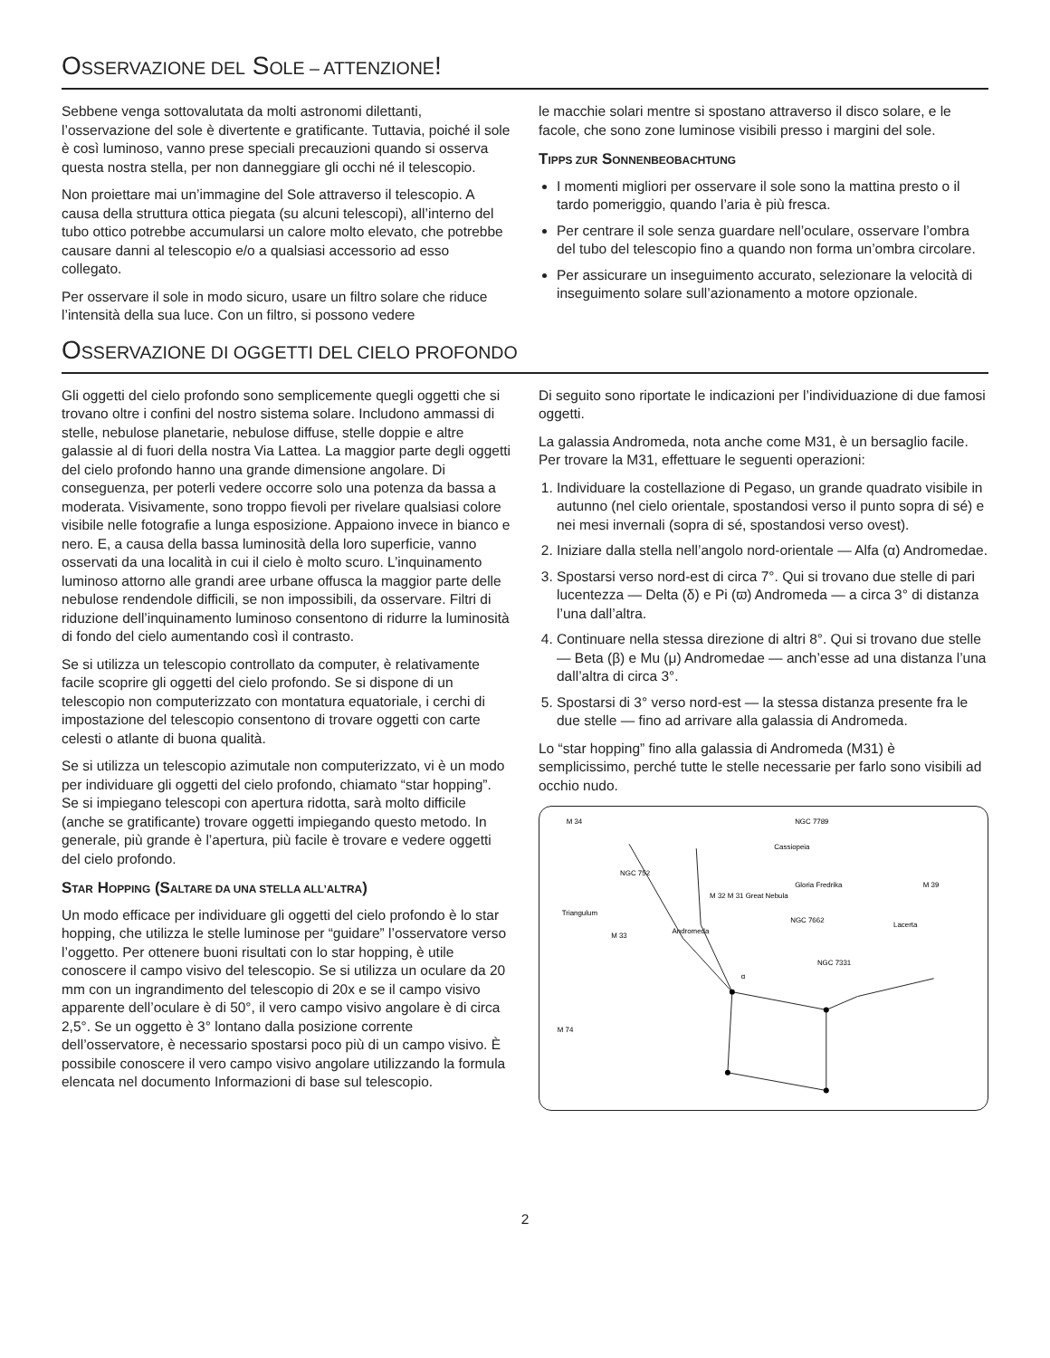OSSERVAZIONE DEL SOLE – ATTENZIONE!
Sebbene venga sottovalutata da molti astronomi dilettanti, l’osservazione del sole è divertente e gratificante. Tuttavia, poiché il sole è così luminoso, vanno prese speciali precauzioni quando si osserva questa nostra stella, per non danneggiare gli occhi né il telescopio.
Non proiettare mai un’immagine del Sole attraverso il telescopio. A causa della struttura ottica piegata (su alcuni telescopi), all’interno del tubo ottico potrebbe accumularsi un calore molto elevato, che potrebbe causare danni al telescopio e/o a qualsiasi accessorio ad esso collegato.
Per osservare il sole in modo sicuro, usare un filtro solare che riduce l’intensità della sua luce. Con un filtro, si possono vedere
le macchie solari mentre si spostano attraverso il disco solare, e le facole, che sono zone luminose visibili presso i margini del sole.
TIPPS ZUR SONNENBEOBACHTUNG
I momenti migliori per osservare il sole sono la mattina presto o il tardo pomeriggio, quando l’aria è più fresca.
Per centrare il sole senza guardare nell’oculare, osservare l’ombra del tubo del telescopio fino a quando non forma un’ombra circolare.
Per assicurare un inseguimento accurato, selezionare la velocità di inseguimento solare sull’azionamento a motore opzionale.
OSSERVAZIONE DI OGGETTI DEL CIELO PROFONDO
Gli oggetti del cielo profondo sono semplicemente quegli oggetti che si trovano oltre i confini del nostro sistema solare. Includono ammassi di stelle, nebulose planetarie, nebulose diffuse, stelle doppie e altre galassie al di fuori della nostra Via Lattea. La maggior parte degli oggetti del cielo profondo hanno una grande dimensione angolare. Di conseguenza, per poterli vedere occorre solo una potenza da bassa a moderata. Visivamente, sono troppo fievoli per rivelare qualsiasi colore visibile nelle fotografie a lunga esposizione. Appaiono invece in bianco e nero. E, a causa della bassa luminosità della loro superficie, vanno osservati da una località in cui il cielo è molto scuro. L’inquinamento luminoso attorno alle grandi aree urbane offusca la maggior parte delle nebulose rendendole difficili, se non impossibili, da osservare. Filtri di riduzione dell’inquinamento luminoso consentono di ridurre la luminosità di fondo del cielo aumentando così il contrasto.
Se si utilizza un telescopio controllato da computer, è relativamente facile scoprire gli oggetti del cielo profondo. Se si dispone di un telescopio non computerizzato con montatura equatoriale, i cerchi di impostazione del telescopio consentono di trovare oggetti con carte celesti o atlante di buona qualità.
Se si utilizza un telescopio azimutale non computerizzato, vi è un modo per individuare gli oggetti del cielo profondo, chiamato “star hopping”. Se si impiegano telescopi con apertura ridotta, sarà molto difficile (anche se gratificante) trovare oggetti impiegando questo metodo. In generale, più grande è l’apertura, più facile è trovare e vedere oggetti del cielo profondo.
STAR HOPPING (SALTARE DA UNA STELLA ALL’ALTRA)
Un modo efficace per individuare gli oggetti del cielo profondo è lo star hopping, che utilizza le stelle luminose per “guidare” l’osservatore verso l’oggetto. Per ottenere buoni risultati con lo star hopping, è utile conoscere il campo visivo del telescopio. Se si utilizza un oculare da 20 mm con un ingrandimento del telescopio di 20x e se il campo visivo apparente dell’oculare è di 50°, il vero campo visivo angolare è di circa 2,5°. Se un oggetto è 3° lontano dalla posizione corrente dell’osservatore, è necessario spostarsi poco più di un campo visivo. È possibile conoscere il vero campo visivo angolare utilizzando la formula elencata nel documento Informazioni di base sul telescopio.
Di seguito sono riportate le indicazioni per l’individuazione di due famosi oggetti.
La galassia Andromeda, nota anche come M31, è un bersaglio facile. Per trovare la M31, effettuare le seguenti operazioni:
1. Individuare la costellazione di Pegaso, un grande quadrato visibile in autunno (nel cielo orientale, spostandosi verso il punto sopra di sé) e nei mesi invernali (sopra di sé, spostandosi verso ovest).
2. Iniziare dalla stella nell’angolo nord-orientale — Alfa (α) Andromedae.
3. Spostarsi verso nord-est di circa 7°. Qui si trovano due stelle di pari lucentezza — Delta (δ) e Pi (ϖ) Andromeda — a circa 3° di distanza l’una dall’altra.
4. Continuare nella stessa direzione di altri 8°. Qui si trovano due stelle — Beta (β) e Mu (μ) Andromedae — anch’esse ad una distanza l’una dall’altra di circa 3°.
5. Spostarsi di 3° verso nord-est — la stessa distanza presente fra le due stelle — fino ad arrivare alla galassia di Andromeda.
Lo “star hopping” fino alla galassia di Andromeda (M31) è semplicissimo, perché tutte le stelle necessarie per farlo sono visibili ad occhio nudo.
M 34
NGC 7789
Cassiopeia
NGC 752
M 32 M 31 Great Nebula
Gloria Fredrika
NGC 7662
Triangulum
M 33
Andromeda
NGC 7331
Lacerta
M 39
M 74
α
2